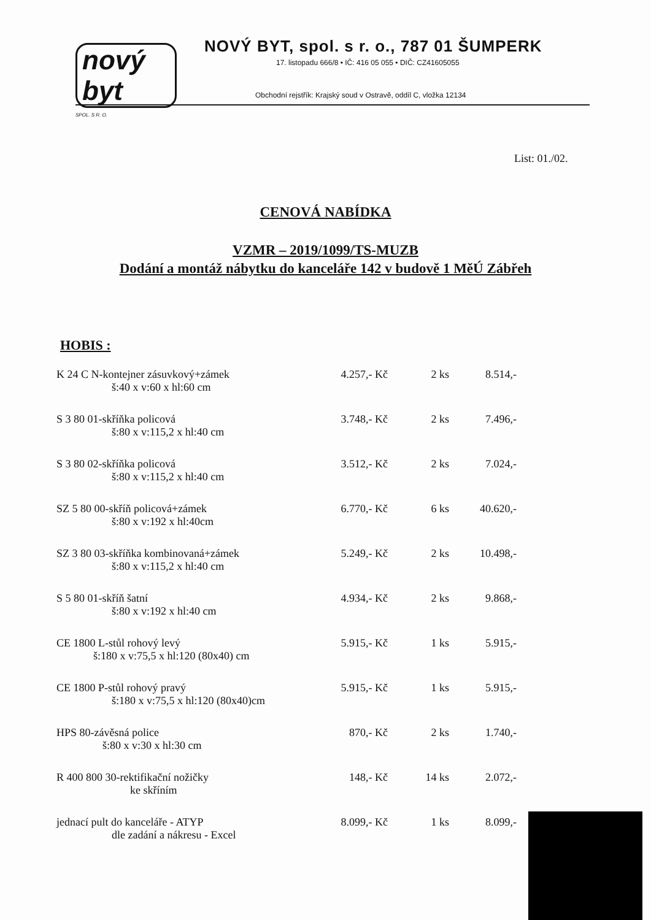nový byt
SPOL. S R. O.
NOVÝ BYT, spol. s r. o., 787 01 ŠUMPERK
17. listopadu 666/8 • IČ: 416 05 055 • DIČ: CZ41605055
Obchodní rejstřík: Krajský soud v Ostravě, oddíl C, vložka 12134
List: 01./02.
CENOVÁ NABÍDKA
VZMR – 2019/1099/TS-MUZB
Dodání a montáž nábytku do kanceláře 142 v budově 1 MěÚ Zábřeh
HOBIS :
| K 24 C N-kontejner zásuvkový+zámek š:40 x v:60 x hl:60 cm | 4.257,- Kč | 2 ks | 8.514,- |
| S 3 80 01-skříňka policová š:80 x v:115,2 x hl:40 cm | 3.748,- Kč | 2 ks | 7.496,- |
| S 3 80 02-skříňka policová š:80 x v:115,2 x hl:40 cm | 3.512,- Kč | 2 ks | 7.024,- |
| SZ 5 80 00-skříň policová+zámek š:80 x v:192 x hl:40cm | 6.770,- Kč | 6 ks | 40.620,- |
| SZ 3 80 03-skříňka kombinovaná+zámek š:80 x v:115,2 x hl:40 cm | 5.249,- Kč | 2 ks | 10.498,- |
| S 5 80 01-skříň šatní š:80 x v:192 x hl:40 cm | 4.934,- Kč | 2 ks | 9.868,- |
| CE 1800 L-stůl rohový levý š:180 x v:75,5 x hl:120 (80x40) cm | 5.915,- Kč | 1 ks | 5.915,- |
| CE 1800 P-stůl rohový pravý š:180 x v:75,5 x hl:120 (80x40)cm | 5.915,- Kč | 1 ks | 5.915,- |
| HPS 80-závěsná police š:80 x v:30 x hl:30 cm | 870,- Kč | 2 ks | 1.740,- |
| R 400 800 30-rektifikační nožičky ke skříním | 148,- Kč | 14 ks | 2.072,- |
| jednací pult do kanceláře - ATYP dle zadání a nákresu - Excel | 8.099,- Kč | 1 ks | 8.099,- |